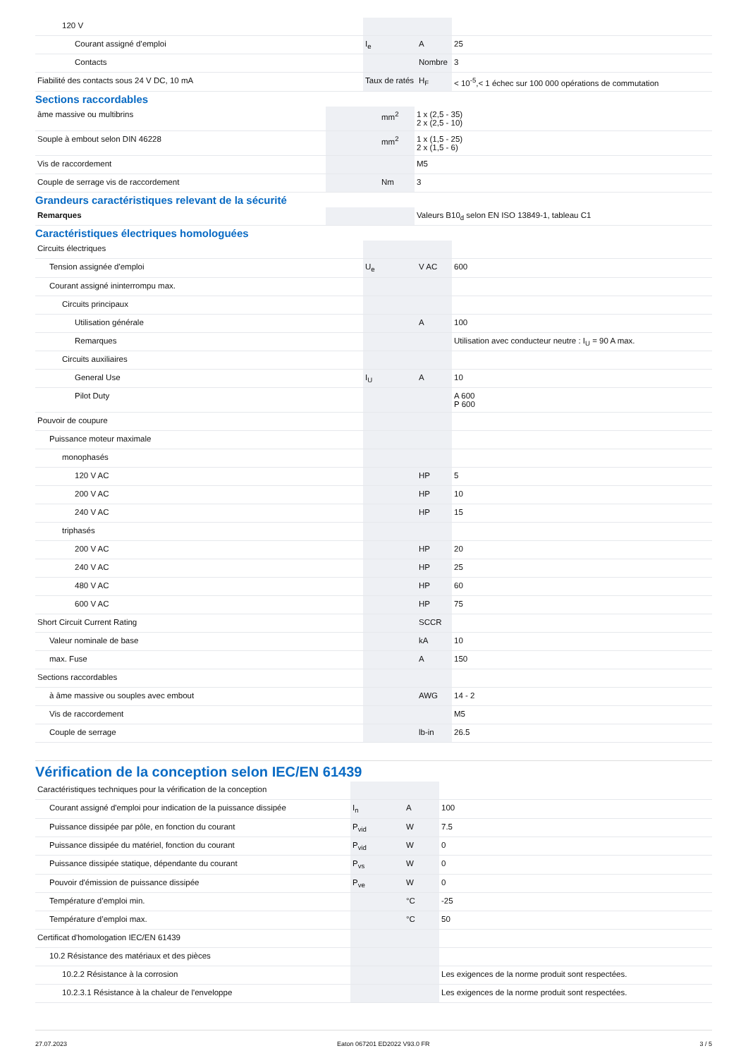| 120 V | | | |
| Courant assigné d’emploi | I<sub>e</sub> | A | 25 |
| Contacts | | Nombre | 3 |
| Fiabilité des contacts sous 24 V DC, 10 mA | Taux de ratés | H<sub>F</sub> | < 10<sup>-5</sup>,< 1 échec sur 100 000 opérations de commutation |
Sections raccordables
| âme massive ou multibrins | | mm<sup>2</sup> | 1 x (2,5 - 35) 2 x (2,5 - 10) |
| Souple à embout selon DIN 46228 | | mm<sup>2</sup> | 1 x (1,5 - 25) 2 x (1,5 - 6) |
| Vis de raccordement | | | M5 |
| Couple de serrage vis de raccordement | | Nm | 3 |
Grandeurs caractéristiques relevant de la sécurité
| Remarques | | | Valeurs B10<sub>d</sub> selon EN ISO 13849-1, tableau C1 |
Caractéristiques électriques homologuées
| Circuits électriques | | | |
| Tension assignée d'emploi | U<sub>e</sub> | V AC | 600 |
| Courant assigné ininterrompu max. | | | |
| Circuits principaux | | | |
| Utilisation générale | | A | 100 |
| Remarques | | | Utilisation avec conducteur neutre : I<sub>U</sub> = 90 A max. |
| Circuits auxiliaires | | | |
| General Use | I<sub>U</sub> | A | 10 |
| Pilot Duty | | | A 600 P 600 |
| Pouvoir de coupure | | | |
| Puissance moteur maximale | | | |
| monophasés | | | |
| 120 V AC | | HP | 5 |
| 200 V AC | | HP | 10 |
| 240 V AC | | HP | 15 |
| triphasés | | | |
| 200 V AC | | HP | 20 |
| 240 V AC | | HP | 25 |
| 480 V AC | | HP | 60 |
| 600 V AC | | HP | 75 |
| Short Circuit Current Rating | | SCCR | |
| Valeur nominale de base | | kA | 10 |
| max. Fuse | | A | 150 |
| Sections raccordables | | | |
| à âme massive ou souples avec embout | | AWG | 14 - 2 |
| Vis de raccordement | | | M5 |
| Couple de serrage | | lb-in | 26.5 |
Vérification de la conception selon IEC/EN 61439
| Caractéristiques techniques pour la vérification de la conception | | | |
| Courant assigné d'emploi pour indication de la puissance dissipée | I<sub>n</sub> | A | 100 |
| Puissance dissipée par pôle, en fonction du courant | P<sub>vid</sub> | W | 7.5 |
| Puissance dissipée du matériel, fonction du courant | P<sub>vid</sub> | W | 0 |
| Puissance dissipée statique, dépendante du courant | P<sub>vs</sub> | W | 0 |
| Pouvoir d'émission de puissance dissipée | P<sub>ve</sub> | W | 0 |
| Température d’emploi min. | | °C | -25 |
| Température d’emploi max. | | °C | 50 |
| Certificat d'homologation IEC/EN 61439 | | | |
| 10.2 Résistance des matériaux et des pièces | | | |
| 10.2.2 Résistance à la corrosion | | | Les exigences de la norme produit sont respectées. |
| 10.2.3.1 Résistance à la chaleur de l'enveloppe | | | Les exigences de la norme produit sont respectées. |
27.07.2023 Eaton 067201 ED2022 V93.0 FR 3 / 5